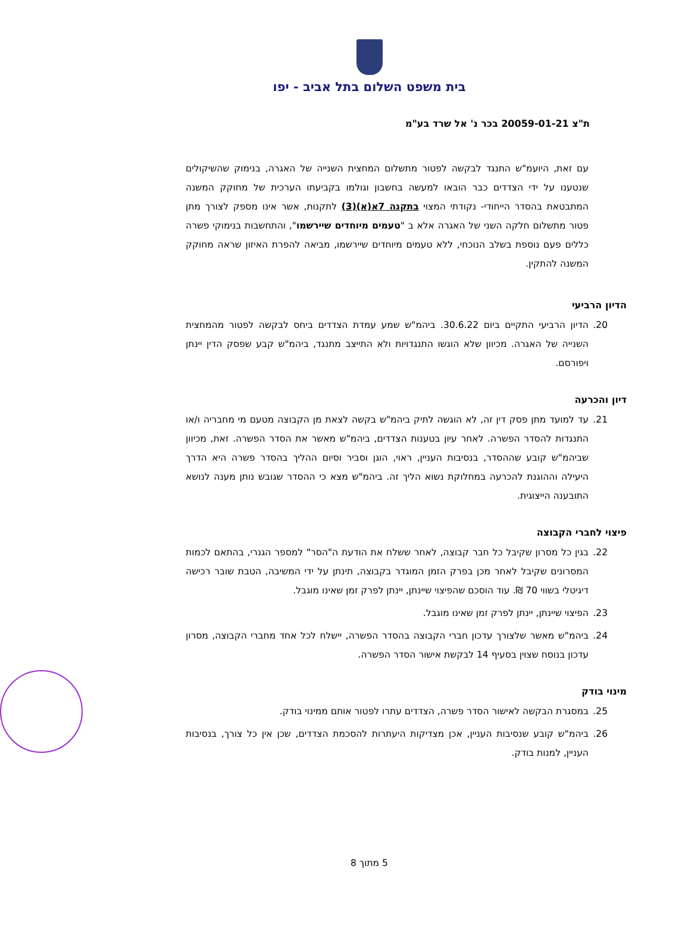בית משפט השלום בתל אביב - יפו
ת"צ 20059-01-21 בכר נ' אל שרד בע"מ
עם זאת, היועמ"ש התנגד לבקשה לפטור מתשלום המחצית השנייה של האגרה, בנימוק שהשיקולים שנטענו על ידי הצדדים כבר הובאו למעשה בחשבון וגולמו בקביעתו הערכית של מחוקק המשנה המתבטאת בהסדר הייחודי- נקודתי המצוי בתקנה 7א(א)(3) לתקנות, אשר אינו מספק לצורך מתן פטור מתשלום חלקה השני של האגרה אלא ב "טעמים מיוחדים שיירשמו", והתחשבות בנימוקי פשרה כללים פעם נוספת בשלב הנוכחי, ללא טעמים מיוחדים שיירשמו, מביאה להפרת האיזון שראה מחוקק המשנה להתקין.
הדיון הרביעי
20. הדיון הרביעי התקיים ביום 30.6.22. ביהמ"ש שמע עמדת הצדדים ביחס לבקשה לפטור מהמחצית השנייה של האגרה. מכיוון שלא הוגשו התנגדויות ולא התייצב מתנגד, ביהמ"ש קבע שפסק הדין יינתן ויפורסם.
דיון והכרעה
21. עד למועד מתן פסק דין זה, לא הוגשה לתיק ביהמ"ש בקשה לצאת מן הקבוצה מטעם מי מחבריה ו/או התנגדות להסדר הפשרה. לאחר עיון בטענות הצדדים, ביהמ"ש מאשר את הסדר הפשרה. זאת, מכיוון שביהמ"ש קובע שההסדר, בנסיבות העניין, ראוי, הוגן וסביר וסיום ההליך בהסדר פשרה היא הדרך היעילה וההוגנת להכרעה במחלוקת נשוא הליך זה. ביהמ"ש מצא כי ההסדר שגובש נותן מענה לנושא התובענה הייצוגית.
פיצוי לחברי הקבוצה
22. בגין כל מסרון שקיבל כל חבר קבוצה, לאחר ששלח את הודעת ה"הסר" למספר הגנרי, בהתאם לכמות המסרונים שקיבל לאחר מכן בפרק הזמן המוגדר בקבוצה, תינתן על ידי המשיבה, הטבת שובר רכישה דיגיטלי בשווי 70 ₪. עוד הוסכם שהפיצוי שיינתן, יינתן לפרק זמן שאינו מוגבל.
23. הפיצוי שיינתן, יינתן לפרק זמן שאינו מוגבל.
24. ביהמ"ש מאשר שלצורך עדכון חברי הקבוצה בהסדר הפשרה, יישלח לכל אחד מחברי הקבוצה, מסרון עדכון בנוסח שצוין בסעיף 14 לבקשת אישור הסדר הפשרה.
מינוי בודק
25. במסגרת הבקשה לאישור הסדר פשרה, הצדדים עתרו לפטור אותם ממינוי בודק.
26. ביהמ"ש קובע שנסיבות העניין, אכן מצדיקות היעתרות להסכמת הצדדים, שכן אין כל צורך, בנסיבות העניין, למנות בודק.
5 מתוך 8